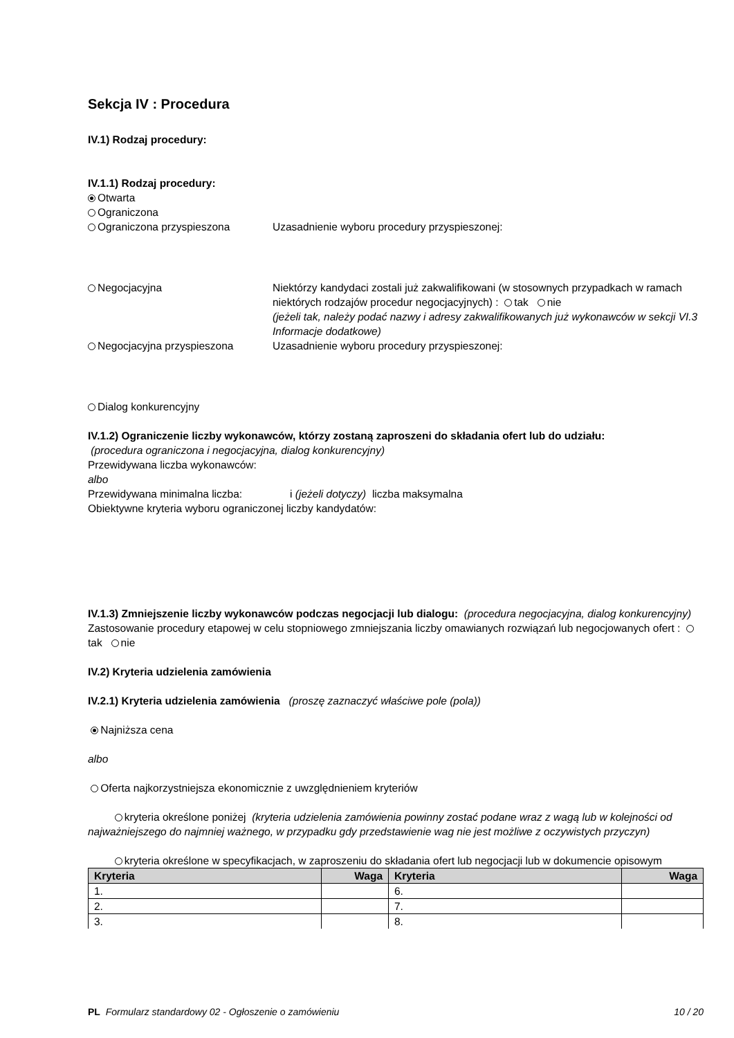Sekcja IV : Procedura
IV.1) Rodzaj procedury:
IV.1.1) Rodzaj procedury:
Otwarta
Ograniczona
Ograniczona przyspieszona Uzasadnienie wyboru procedury przyspieszonej:
Negocjacyjna Niektórzy kandydaci zostali już zakwalifikowani (w stosownych przypadkach w ramach niektórych rodzajów procedur negocjacyjnych) : tak nie
(jeżeli tak, należy podać nazwy i adresy zakwalifikowanych już wykonawców w sekcji VI.3 Informacje dodatkowe)
Negocjacyjna przyspieszona Uzasadnienie wyboru procedury przyspieszonej:
Dialog konkurencyjny
IV.1.2) Ograniczenie liczby wykonawców, którzy zostaną zaproszeni do składania ofert lub do udziału:
(procedura ograniczona i negocjacyjna, dialog konkurencyjny)
Przewidywana liczba wykonawców:
albo
Przewidywana minimalna liczba: i (jeżeli dotyczy) liczba maksymalna
Obiektywne kryteria wyboru ograniczonej liczby kandydatów:
IV.1.3) Zmniejszenie liczby wykonawców podczas negocjacji lub dialogu: (procedura negocjacyjna, dialog konkurencyjny)
Zastosowanie procedury etapowej w celu stopniowego zmniejszania liczby omawianych rozwiązań lub negocjowanych ofert : tak nie
IV.2) Kryteria udzielenia zamówienia
IV.2.1) Kryteria udzielenia zamówienia (proszę zaznaczyć właściwe pole (pola))
Najniższa cena
albo
Oferta najkorzystniejsza ekonomicznie z uwzględnieniem kryteriów
kryteria określone poniżej (kryteria udzielenia zamówienia powinny zostać podane wraz z wagą lub w kolejności od najważniejszego do najmniej ważnego, w przypadku gdy przedstawienie wag nie jest możliwe z oczywistych przyczyn)
kryteria określone w specyfikacjach, w zaproszeniu do składania ofert lub negocjacji lub w dokumencie opisowym
| Kryteria | Waga | Kryteria | Waga |
| --- | --- | --- | --- |
| 1. | | 6. | |
| 2. | | 7. | |
| 3. | | 8. | |
PL Formularz standardowy 02 - Ogłoszenie o zamówieniu 10 / 20